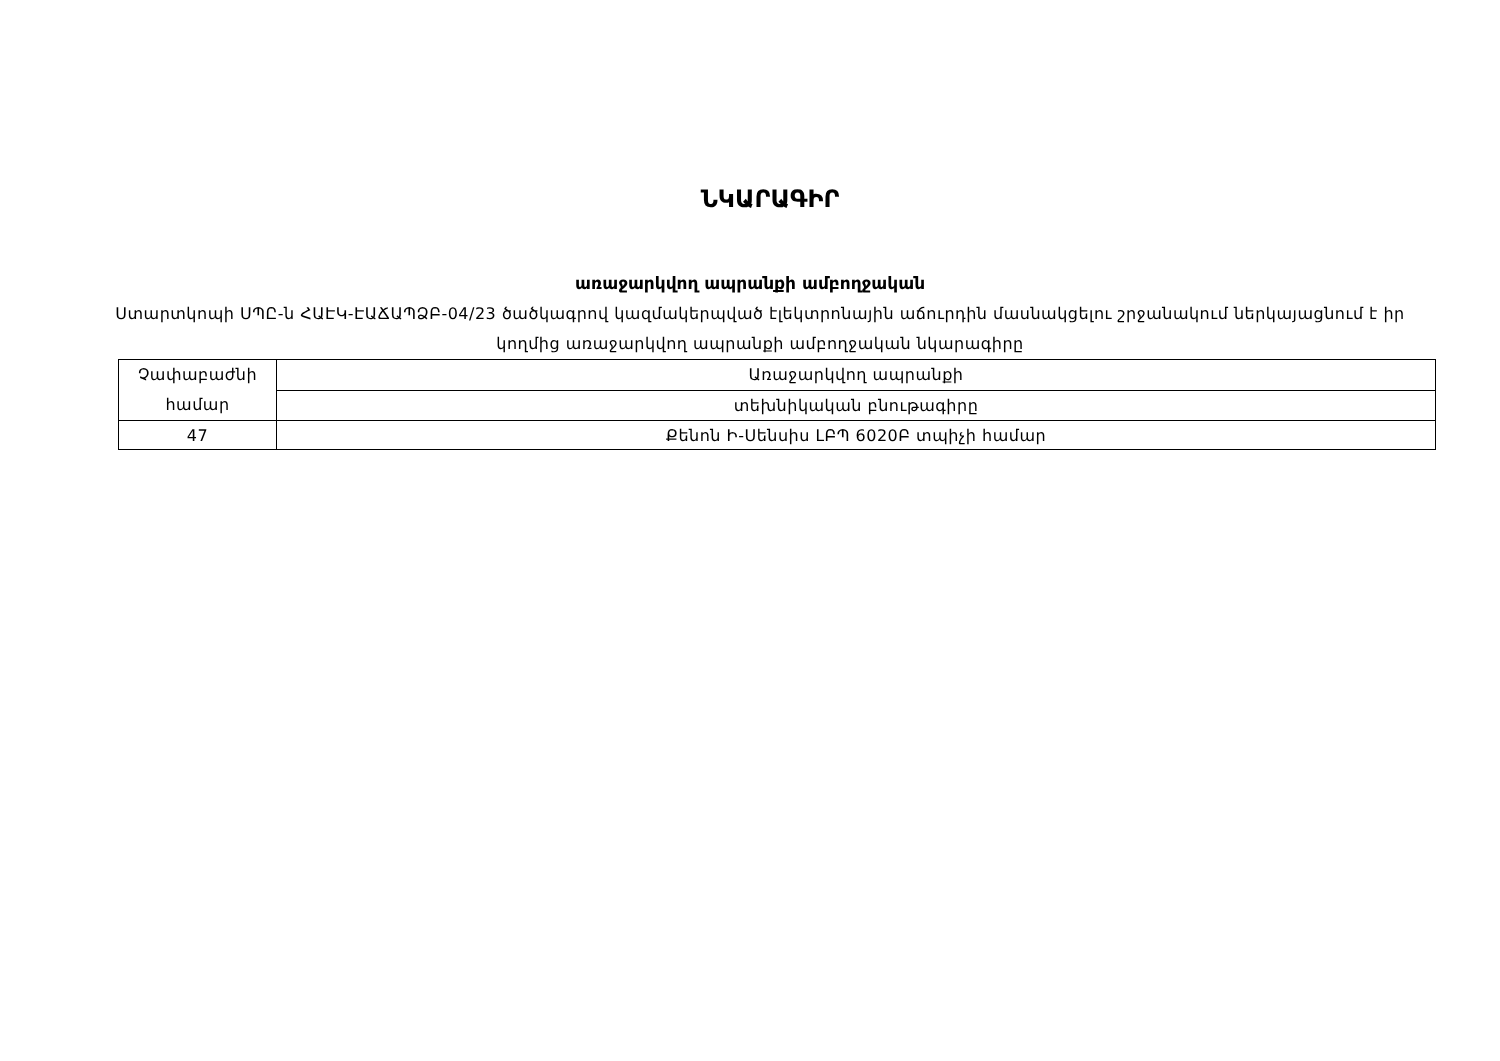ՆԿԱՐԱԳԻՐ
առաջարկվող ապրանքի ամբողջական
Ստարտկոպի ՍՊԸ-ն ՀԱԷԿ-ԷԱՃԱՊՁԲ-04/23 ծածկագրով կազմակերպված էլեկտրոնային աճուրդին մասնակցելու շրջանակում ներկայացնում է իր կողմից առաջարկվող ապրանքի ամբողջական նկարագիրը
| Չափաբաժնի համար | Առաջարկվող ապրանքի |
| | տեխնիկական բնութագիրը |
| 47 | Քենոն Ի-Սենսիս ԼԲՊ 6020Բ տպիչի համար |